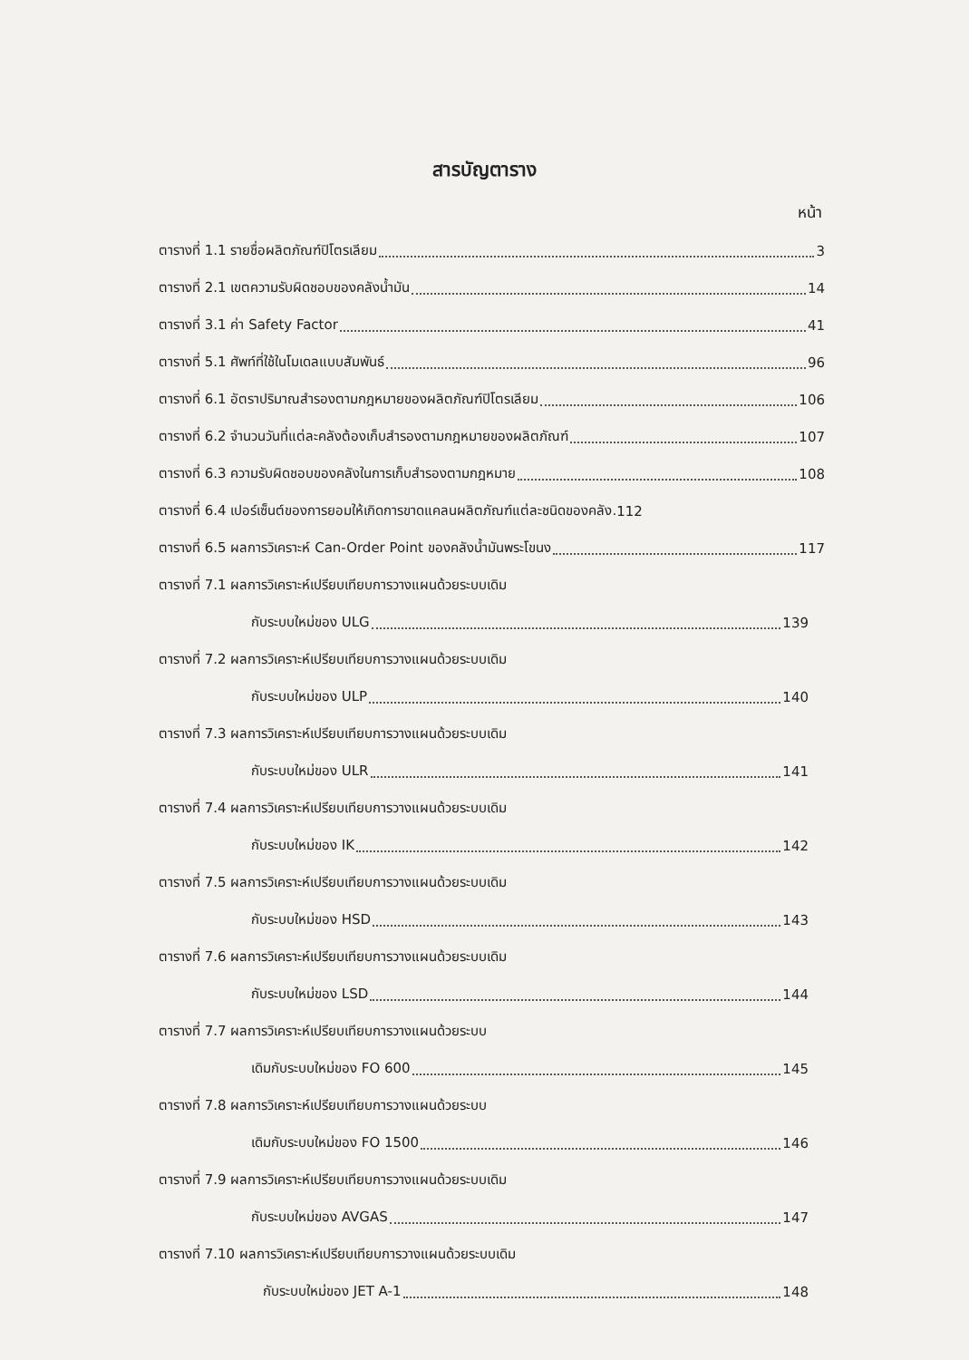สารบัญตาราง
หน้า
ตารางที่ 1.1 รายชื่อผลิตภัณฑ์ปิโตรเลียม 3
ตารางที่ 2.1 เขตความรับผิดชอบของคลังน้ำมัน 14
ตารางที่ 3.1 ค่า Safety Factor 41
ตารางที่ 5.1 ศัพท์ที่ใช้ในโมเดลแบบสัมพันธ์ 96
ตารางที่ 6.1 อัตราปริมาณสำรองตามกฎหมายของผลิตภัณฑ์ปิโตรเลียม 106
ตารางที่ 6.2 จำนวนวันที่แต่ละคลังต้องเก็บสำรองตามกฎหมายของผลิตภัณฑ์ 107
ตารางที่ 6.3 ความรับผิดชอบของคลังในการเก็บสำรองตามกฎหมาย 108
ตารางที่ 6.4 เปอร์เซ็นต์ของการยอมให้เกิดการขาดแคลนผลิตภัณฑ์แต่ละชนิดของคลัง. 112
ตารางที่ 6.5 ผลการวิเคราะห์ Can-Order Point ของคลังน้ำมันพระโขนง 117
ตารางที่ 7.1 ผลการวิเคราะห์เปรียบเทียบการวางแผนด้วยระบบเดิม
กับระบบใหม่ของ ULG 139
ตารางที่ 7.2 ผลการวิเคราะห์เปรียบเทียบการวางแผนด้วยระบบเดิม
กับระบบใหม่ของ ULP 140
ตารางที่ 7.3 ผลการวิเคราะห์เปรียบเทียบการวางแผนด้วยระบบเดิม
กับระบบใหม่ของ ULR 141
ตารางที่ 7.4 ผลการวิเคราะห์เปรียบเทียบการวางแผนด้วยระบบเดิม
กับระบบใหม่ของ IK 142
ตารางที่ 7.5 ผลการวิเคราะห์เปรียบเทียบการวางแผนด้วยระบบเดิม
กับระบบใหม่ของ HSD 143
ตารางที่ 7.6 ผลการวิเคราะห์เปรียบเทียบการวางแผนด้วยระบบเดิม
กับระบบใหม่ของ LSD 144
ตารางที่ 7.7 ผลการวิเคราะห์เปรียบเทียบการวางแผนด้วยระบบ
เดิมกับระบบใหม่ของ FO 600 145
ตารางที่ 7.8 ผลการวิเคราะห์เปรียบเทียบการวางแผนด้วยระบบ
เดิมกับระบบใหม่ของ FO 1500 146
ตารางที่ 7.9 ผลการวิเคราะห์เปรียบเทียบการวางแผนด้วยระบบเดิม
กับระบบใหม่ของ AVGAS 147
ตารางที่ 7.10 ผลการวิเคราะห์เปรียบเทียบการวางแผนด้วยระบบเดิม
กับระบบใหม่ของ JET A-1 148